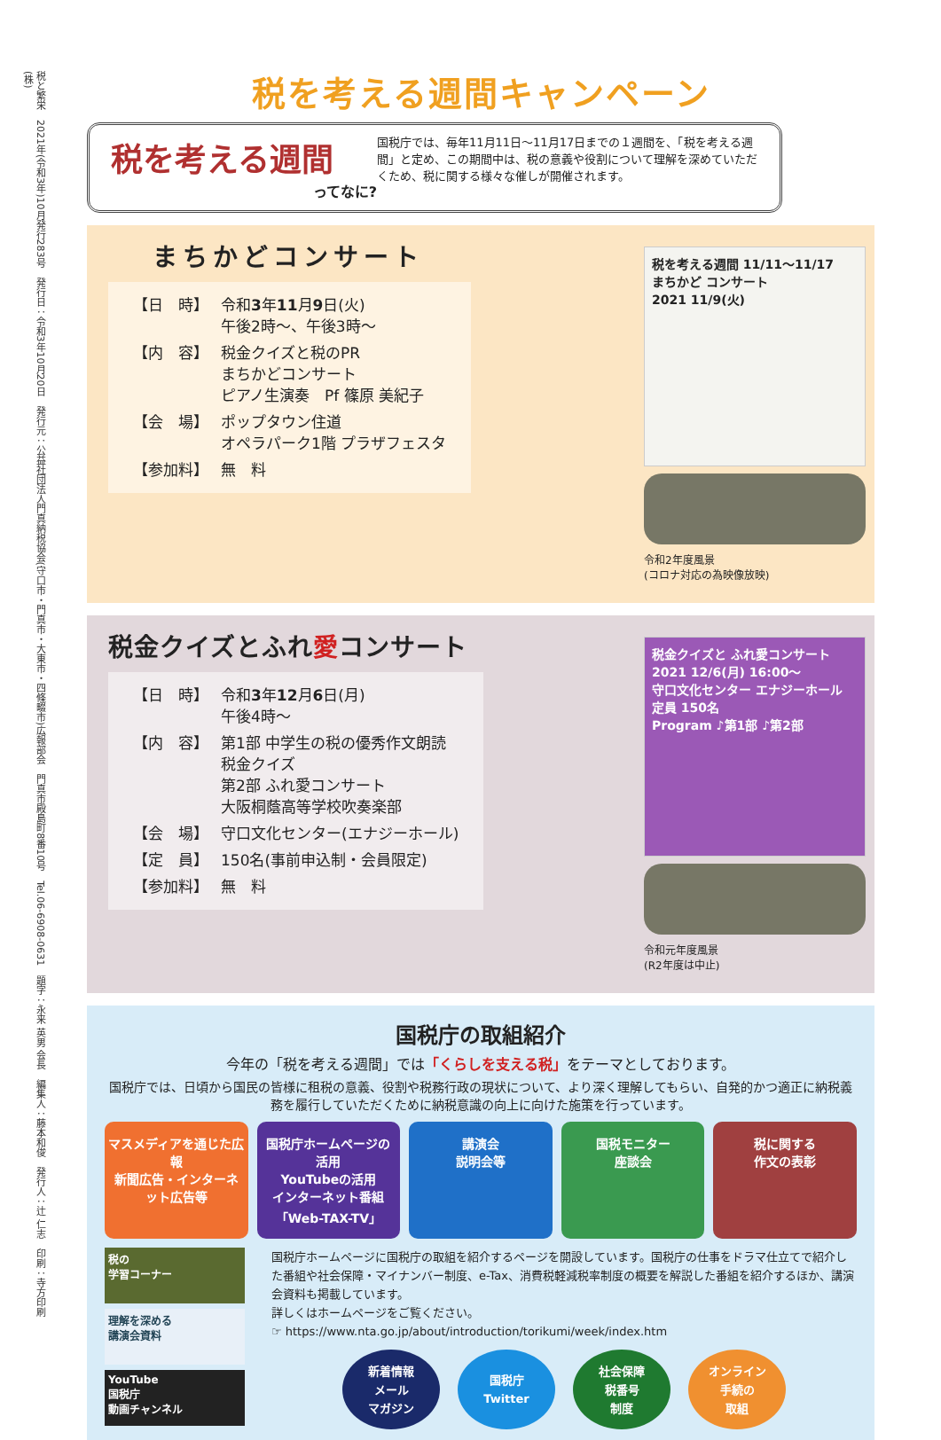税と繁栄　2021年(令和3年)10月発行283号　発行日：令和3年10月20日　発行元：公益社団法人門真納税協会(守口市・門真市・大東市・四條畷市)広報部会　門真市殿島町8番10号　Tel.06-6908-0631　題字：永来 英男 会長　編集人：藤本和俊　発行人：辻 仁志　印刷：寺方印刷(株)
税を考える週間キャンペーン
税を考える週間
ってなに?
国税庁では、毎年11月11日～11月17日までの１週間を、「税を考える週間」と定め、この期間中は、税の意義や役割について理解を深めていただくため、税に関する様々な催しが開催されます。
まちかどコンサート
| 【日 時】 | 令和 3 年 11 月 9 日(火) 午後2時～、午後3時～ |
| 【内 容】 | 税金クイズと税のPR まちかどコンサート ピアノ生演奏 Pf 篠原 美紀子 |
| 【会 場】 | ポップタウン住道 オペラパーク1階 プラザフェスタ |
| 【参加料】 | 無 料 |
税を考える週間 11/11～11/17
まちかど コンサート
2021 11/9(火)
令和2年度風景
(コロナ対応の為映像放映)
税金クイズとふれ愛コンサート
| 【日 時】 | 令和 3 年 12 月 6 日(月) 午後4時～ |
| 【内 容】 | 第1部 中学生の税の優秀作文朗読 税金クイズ 第2部 ふれ愛コンサート 大阪桐蔭高等学校吹奏楽部 |
| 【会 場】 | 守口文化センター(エナジーホール) |
| 【定 員】 | 150名(事前申込制・会員限定) |
| 【参加料】 | 無 料 |
税金クイズと ふれ愛コンサート
2021 12/6(月) 16:00～
守口文化センター エナジーホール
定員 150名
Program ♪第1部 ♪第2部
令和元年度風景
(R2年度は中止)
国税庁の取組紹介
今年の「税を考える週間」では「くらしを支える税」をテーマとしております。
国税庁では、日頃から国民の皆様に租税の意義、役割や税務行政の現状について、より深く理解してもらい、自発的かつ適正に納税義務を履行していただくために納税意識の向上に向けた施策を行っています。
マスメディアを通じた広報
新聞広告・インターネット広告等
国税庁ホームページの活用
YouTubeの活用
インターネット番組「Web-TAX-TV」
講演会
説明会等
国税モニター
座談会
税に関する
作文の表彰
税の
学習コーナー
理解を深める
講演会資料
YouTube
国税庁
動画チャンネル
国税庁ホームページに国税庁の取組を紹介するページを開設しています。国税庁の仕事をドラマ仕立てで紹介した番組や社会保障・マイナンバー制度、e-Tax、消費税軽減税率制度の概要を解説した番組を紹介するほか、講演会資料も掲載しています。
詳しくはホームページをご覧ください。
☞ https://www.nta.go.jp/about/introduction/torikumi/week/index.htm
新着情報
メール
マガジン
国税庁
Twitter
社会保障
税番号
制度
オンライン
手続の
取組